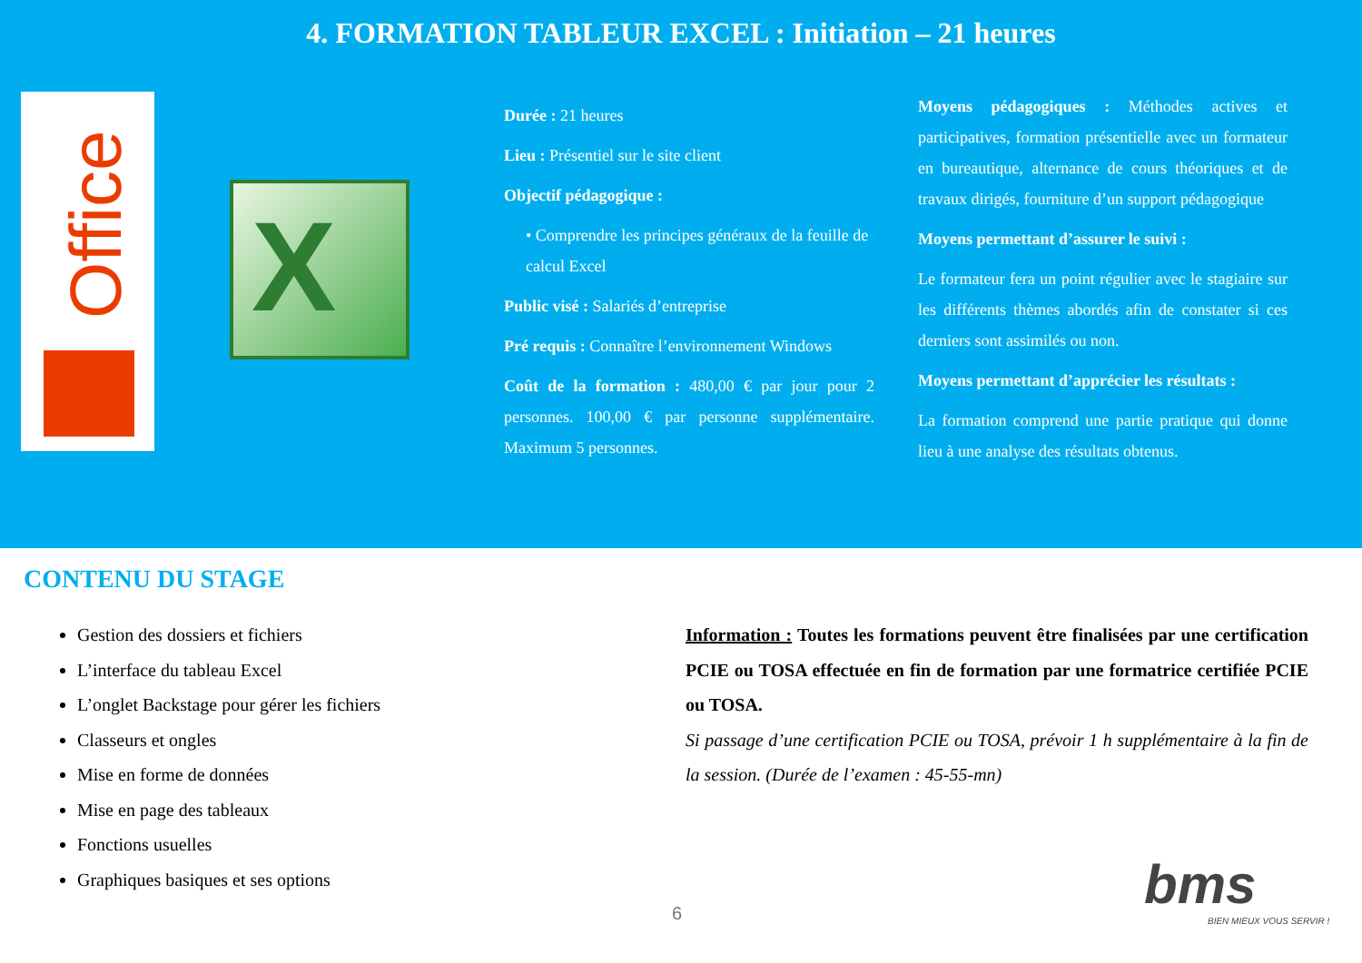4. FORMATION TABLEUR EXCEL : Initiation – 21 heures
Office
X
Durée : 21 heures
Lieu : Présentiel sur le site client
Objectif pédagogique :
• Comprendre les principes généraux de la feuille de calcul Excel
Public visé : Salariés d’entreprise
Pré requis : Connaître l’environnement Windows
Coût de la formation : 480,00 € par jour pour 2 personnes. 100,00 € par personne supplémentaire. Maximum 5 personnes.
Moyens pédagogiques : Méthodes actives et participatives, formation présentielle avec un formateur en bureautique, alternance de cours théoriques et de travaux dirigés, fourniture d’un support pédagogique
Moyens permettant d’assurer le suivi :
Le formateur fera un point régulier avec le stagiaire sur les différents thèmes abordés afin de constater si ces derniers sont assimilés ou non.
Moyens permettant d’apprécier les résultats :
La formation comprend une partie pratique qui donne lieu à une analyse des résultats obtenus.
CONTENU DU STAGE
Gestion des dossiers et fichiers
L’interface du tableau Excel
L’onglet Backstage pour gérer les fichiers
Classeurs et ongles
Mise en forme de données
Mise en page des tableaux
Fonctions usuelles
Graphiques basiques et ses options
Information : Toutes les formations peuvent être finalisées par une certification PCIE ou TOSA effectuée en fin de formation par une formatrice certifiée PCIE ou TOSA.
Si passage d’une certification PCIE ou TOSA, prévoir 1 h supplémentaire à la fin de la session. (Durée de l’examen : 45-55-mn)
6 bms
BIEN MIEUX VOUS SERVIR !